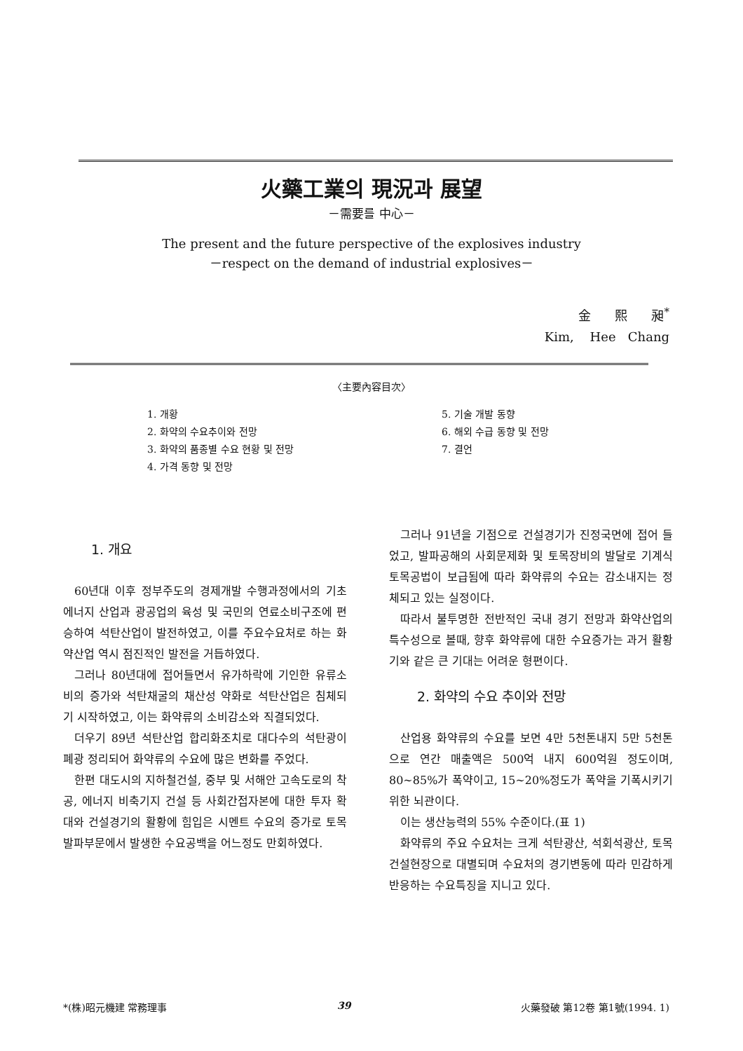火藥工業의 現況과 展望
－需要를 中心－
The present and the future perspective of the explosives industry
－respect on the demand of industrial explosives－
金 熙 昶<sup>*</sup>
Kim, Hee Chang
〈主要內容目次〉
1. 개황
2. 화약의 수요추이와 전망
3. 화약의 품종별 수요 현황 및 전망
4. 가격 동향 및 전망
5. 기술 개발 동향
6. 해외 수급 동향 및 전망
7. 결언
1. 개요
60년대 이후 정부주도의 경제개발 수행과정에서의 기초에너지 산업과 광공업의 육성 및 국민의 연료소비구조에 편승하여 석탄산업이 발전하였고, 이를 주요수요처로 하는 화약산업 역시 점진적인 발전을 거듭하였다.
그러나 80년대에 접어들면서 유가하락에 기인한 유류소비의 증가와 석탄채굴의 채산성 약화로 석탄산업은 침체되기 시작하였고, 이는 화약류의 소비감소와 직결되었다.
더우기 89년 석탄산업 합리화조치로 대다수의 석탄광이 폐광 정리되어 화약류의 수요에 많은 변화를 주었다.
한편 대도시의 지하철건설, 중부 및 서해안 고속도로의 착공, 에너지 비축기지 건설 등 사회간접자본에 대한 투자 확대와 건설경기의 활황에 힘입은 시멘트 수요의 증가로 토목발파부문에서 발생한 수요공백을 어느정도 만회하였다.
그러나 91년을 기점으로 건설경기가 진정국면에 접어 들었고, 발파공해의 사회문제화 및 토목장비의 발달로 기계식 토목공법이 보급됨에 따라 화약류의 수요는 감소내지는 정체되고 있는 실정이다.
따라서 불투명한 전반적인 국내 경기 전망과 화약산업의 특수성으로 볼때, 향후 화약류에 대한 수요증가는 과거 활황기와 같은 큰 기대는 어려운 형편이다.
2. 화약의 수요 추이와 전망
산업용 화약류의 수요를 보면 4만 5천톤내지 5만 5천톤으로 연간 매출액은 500억 내지 600억원 정도이며, 80∼85%가 폭약이고, 15∼20%정도가 폭약을 기폭시키기 위한 뇌관이다.
이는 생산능력의 55% 수준이다.(표 1)
화약류의 주요 수요처는 크게 석탄광산, 석회석광산, 토목건설현장으로 대별되며 수요처의 경기변동에 따라 민감하게 반응하는 수요특징을 지니고 있다.
*(株)昭元機建 常務理事 39 火藥發破 第12卷 第1號(1994. 1)